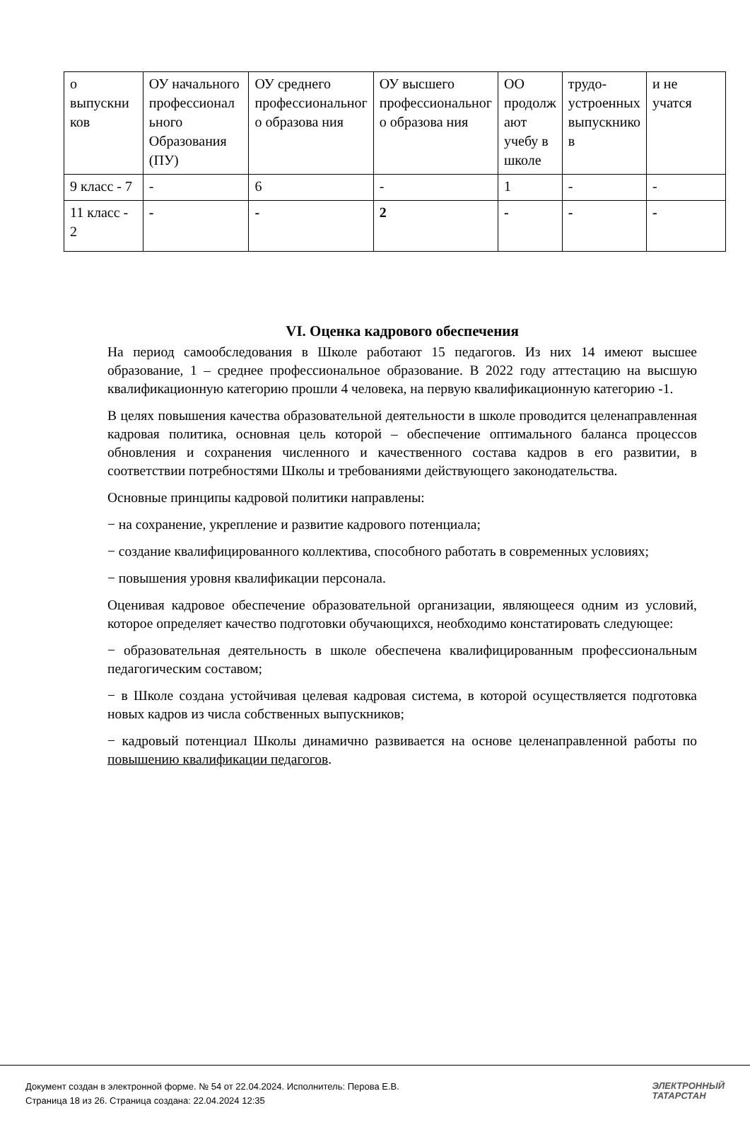| о выпускни ков | ОУ начального профессионал ьного Образования (ПУ) | ОУ среднего профессиональног о образова ния | ОУ высшего профессиональног о образова ния | ОО продолж ают учебу в школе | трудо-устроенных выпускнико в | и не учатся |
| 9 класс - 7 | - | 6 | - | 1 | - | - |
| 11 класс - 2 | - | - | 2 | - | - | - |
VI. Оценка кадрового обеспечения
На период самообследования в Школе работают 15 педагогов. Из них 14 имеют высшее образование, 1 – среднее профессиональное образование. В 2022 году аттестацию на высшую квалификационную категорию прошли 4 человека, на первую квалификационную категорию -1.
В целях повышения качества образовательной деятельности в школе проводится целенаправленная кадровая политика, основная цель которой – обеспечение оптимального баланса процессов обновления и сохранения численного и качественного состава кадров в его развитии, в соответствии потребностями Школы и требованиями действующего законодательства.
Основные принципы кадровой политики направлены:
− на сохранение, укрепление и развитие кадрового потенциала;
− создание квалифицированного коллектива, способного работать в современных условиях;
− повышения уровня квалификации персонала.
Оценивая кадровое обеспечение образовательной организации, являющееся одним из условий, которое определяет качество подготовки обучающихся, необходимо констатировать следующее:
− образовательная деятельность в школе обеспечена квалифицированным профессиональным педагогическим составом;
− в Школе создана устойчивая целевая кадровая система, в которой осуществляется подготовка новых кадров из числа собственных выпускников;
− кадровый потенциал Школы динамично развивается на основе целенаправленной работы по повышению квалификации педагогов.
Документ создан в электронной форме. № 54 от 22.04.2024. Исполнитель: Перова Е.В.
Страница 18 из 26. Страница создана: 22.04.2024 12:35
ЭЛЕКТРОННЫЙ
ТАТАРСТАН